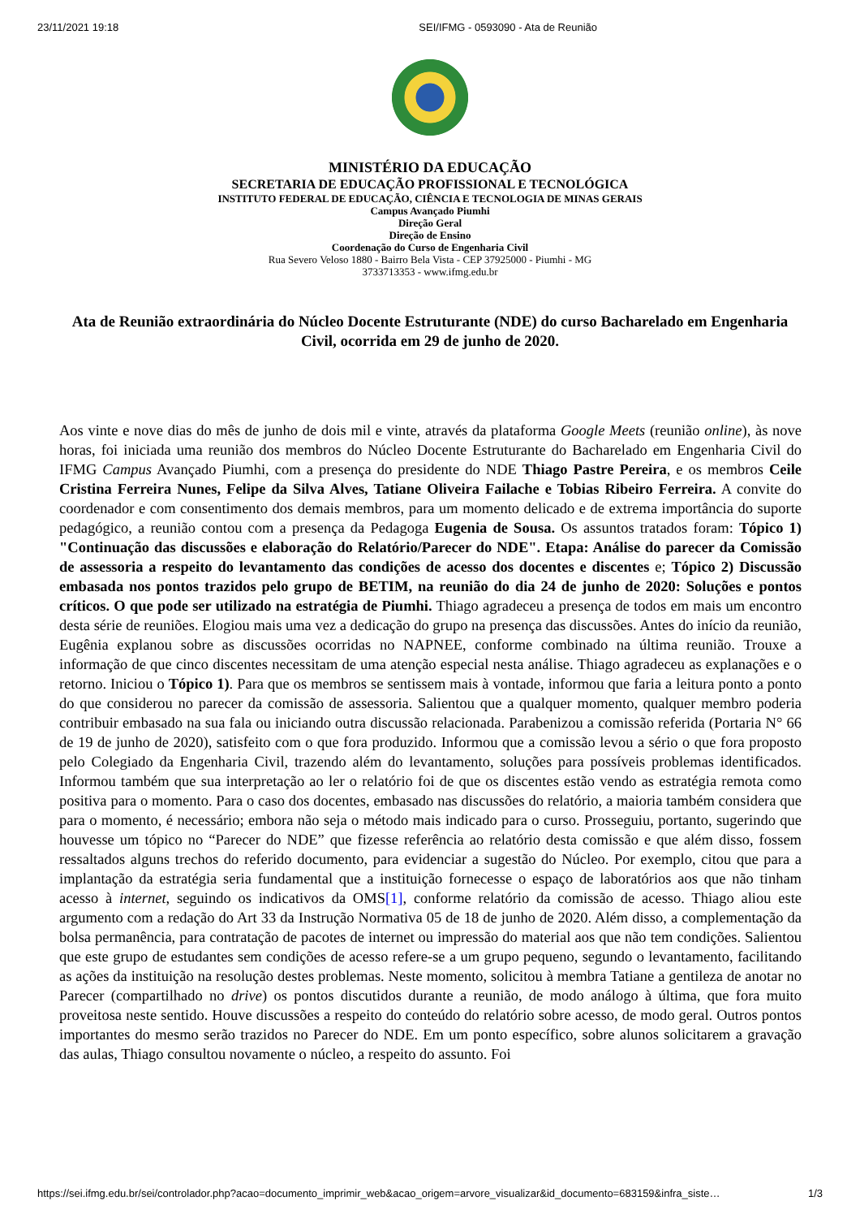23/11/2021 19:18 SEI/IFMG - 0593090 - Ata de Reunião
MINISTÉRIO DA EDUCAÇÃO
SECRETARIA DE EDUCAÇÃO PROFISSIONAL E TECNOLÓGICA
INSTITUTO FEDERAL DE EDUCAÇÃO, CIÊNCIA E TECNOLOGIA DE MINAS GERAIS
Campus Avançado Piumhi
Direção Geral
Direção de Ensino
Coordenação do Curso de Engenharia Civil
Rua Severo Veloso 1880 - Bairro Bela Vista - CEP 37925000 - Piumhi - MG
3733713353 - www.ifmg.edu.br
Ata de Reunião extraordinária do Núcleo Docente Estruturante (NDE) do curso Bacharelado em Engenharia Civil, ocorrida em 29 de junho de 2020.
Aos vinte e nove dias do mês de junho de dois mil e vinte, através da plataforma Google Meets (reunião online), às nove horas, foi iniciada uma reunião dos membros do Núcleo Docente Estruturante do Bacharelado em Engenharia Civil do IFMG Campus Avançado Piumhi, com a presença do presidente do NDE Thiago Pastre Pereira, e os membros Ceile Cristina Ferreira Nunes, Felipe da Silva Alves, Tatiane Oliveira Failache e Tobias Ribeiro Ferreira. A convite do coordenador e com consentimento dos demais membros, para um momento delicado e de extrema importância do suporte pedagógico, a reunião contou com a presença da Pedagoga Eugenia de Sousa. Os assuntos tratados foram: Tópico 1) "Continuação das discussões e elaboração do Relatório/Parecer do NDE". Etapa: Análise do parecer da Comissão de assessoria a respeito do levantamento das condições de acesso dos docentes e discentes e; Tópico 2) Discussão embasada nos pontos trazidos pelo grupo de BETIM, na reunião do dia 24 de junho de 2020: Soluções e pontos críticos. O que pode ser utilizado na estratégia de Piumhi. Thiago agradeceu a presença de todos em mais um encontro desta série de reuniões. Elogiou mais uma vez a dedicação do grupo na presença das discussões. Antes do início da reunião, Eugênia explanou sobre as discussões ocorridas no NAPNEE, conforme combinado na última reunião. Trouxe a informação de que cinco discentes necessitam de uma atenção especial nesta análise. Thiago agradeceu as explanações e o retorno. Iniciou o Tópico 1). Para que os membros se sentissem mais à vontade, informou que faria a leitura ponto a ponto do que considerou no parecer da comissão de assessoria. Salientou que a qualquer momento, qualquer membro poderia contribuir embasado na sua fala ou iniciando outra discussão relacionada. Parabenizou a comissão referida (Portaria N° 66 de 19 de junho de 2020), satisfeito com o que fora produzido. Informou que a comissão levou a sério o que fora proposto pelo Colegiado da Engenharia Civil, trazendo além do levantamento, soluções para possíveis problemas identificados. Informou também que sua interpretação ao ler o relatório foi de que os discentes estão vendo as estratégia remota como positiva para o momento. Para o caso dos docentes, embasado nas discussões do relatório, a maioria também considera que para o momento, é necessário; embora não seja o método mais indicado para o curso. Prosseguiu, portanto, sugerindo que houvesse um tópico no “Parecer do NDE” que fizesse referência ao relatório desta comissão e que além disso, fossem ressaltados alguns trechos do referido documento, para evidenciar a sugestão do Núcleo. Por exemplo, citou que para a implantação da estratégia seria fundamental que a instituição fornecesse o espaço de laboratórios aos que não tinham acesso à internet, seguindo os indicativos da OMS[1], conforme relatório da comissão de acesso. Thiago aliou este argumento com a redação do Art 33 da Instrução Normativa 05 de 18 de junho de 2020. Além disso, a complementação da bolsa permanência, para contratação de pacotes de internet ou impressão do material aos que não tem condições. Salientou que este grupo de estudantes sem condições de acesso refere-se a um grupo pequeno, segundo o levantamento, facilitando as ações da instituição na resolução destes problemas. Neste momento, solicitou à membra Tatiane a gentileza de anotar no Parecer (compartilhado no drive) os pontos discutidos durante a reunião, de modo análogo à última, que fora muito proveitosa neste sentido. Houve discussões a respeito do conteúdo do relatório sobre acesso, de modo geral. Outros pontos importantes do mesmo serão trazidos no Parecer do NDE. Em um ponto específico, sobre alunos solicitarem a gravação das aulas, Thiago consultou novamente o núcleo, a respeito do assunto. Foi
https://sei.ifmg.edu.br/sei/controlador.php?acao=documento_imprimir_web&acao_origem=arvore_visualizar&id_documento=683159&infra_siste… 1/3